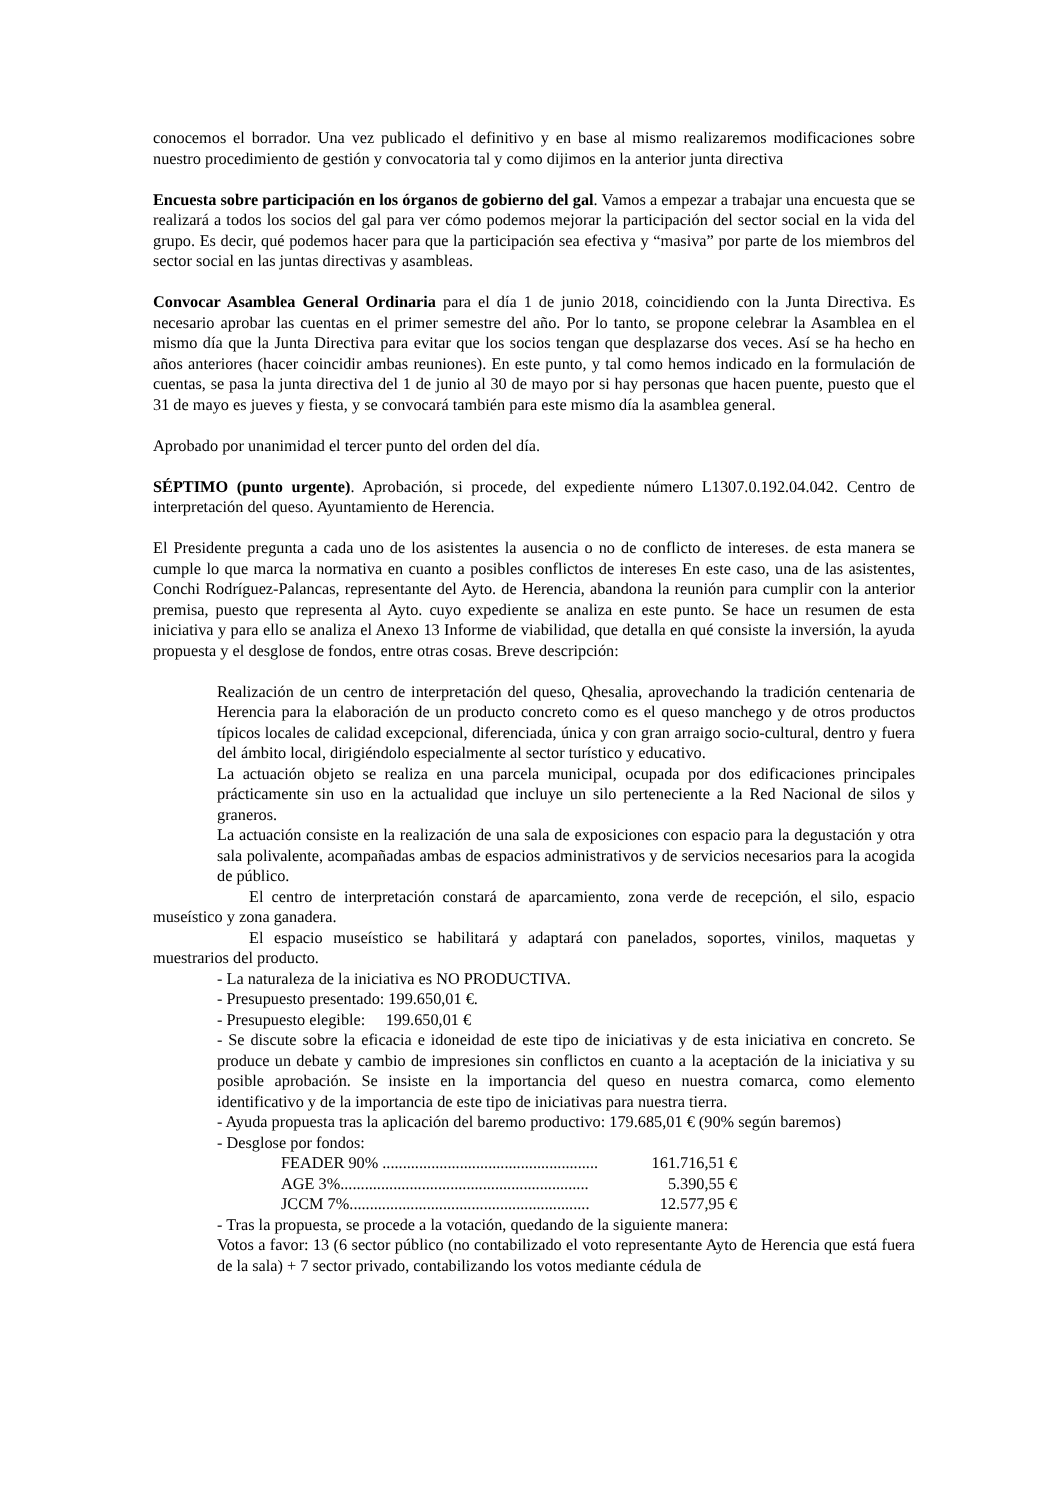conocemos el borrador. Una vez publicado el definitivo y en base al mismo realizaremos modificaciones sobre nuestro procedimiento de gestión y convocatoria tal y como dijimos en la anterior junta directiva
Encuesta sobre participación en los órganos de gobierno del gal. Vamos a empezar a trabajar una encuesta que se realizará a todos los socios del gal para ver cómo podemos mejorar la participación del sector social en la vida del grupo. Es decir, qué podemos hacer para que la participación sea efectiva y “masiva” por parte de los miembros del sector social en las juntas directivas y asambleas.
Convocar Asamblea General Ordinaria para el día 1 de junio 2018, coincidiendo con la Junta Directiva. Es necesario aprobar las cuentas en el primer semestre del año. Por lo tanto, se propone celebrar la Asamblea en el mismo día que la Junta Directiva para evitar que los socios tengan que desplazarse dos veces. Así se ha hecho en años anteriores (hacer coincidir ambas reuniones). En este punto, y tal como hemos indicado en la formulación de cuentas, se pasa la junta directiva del 1 de junio al 30 de mayo por si hay personas que hacen puente, puesto que el 31 de mayo es jueves y fiesta, y se convocará también para este mismo día la asamblea general.
Aprobado por unanimidad el tercer punto del orden del día.
SÉPTIMO (punto urgente). Aprobación, si procede, del expediente número L1307.0.192.04.042. Centro de interpretación del queso. Ayuntamiento de Herencia.
El Presidente pregunta a cada uno de los asistentes la ausencia o no de conflicto de intereses. de esta manera se cumple lo que marca la normativa en cuanto a posibles conflictos de intereses En este caso, una de las asistentes, Conchi Rodríguez-Palancas, representante del Ayto. de Herencia, abandona la reunión para cumplir con la anterior premisa, puesto que representa al Ayto. cuyo expediente se analiza en este punto. Se hace un resumen de esta iniciativa y para ello se analiza el Anexo 13 Informe de viabilidad, que detalla en qué consiste la inversión, la ayuda propuesta y el desglose de fondos, entre otras cosas. Breve descripción:
Realización de un centro de interpretación del queso, Qhesalia, aprovechando la tradición centenaria de Herencia para la elaboración de un producto concreto como es el queso manchego y de otros productos típicos locales de calidad excepcional, diferenciada, única y con gran arraigo socio-cultural, dentro y fuera del ámbito local, dirigiéndolo especialmente al sector turístico y educativo.
La actuación objeto se realiza en una parcela municipal, ocupada por dos edificaciones principales prácticamente sin uso en la actualidad que incluye un silo perteneciente a la Red Nacional de silos y graneros.
La actuación consiste en la realización de una sala de exposiciones con espacio para la degustación y otra sala polivalente, acompañadas ambas de espacios administrativos y de servicios necesarios para la acogida de público.
El centro de interpretación constará de aparcamiento, zona verde de recepción, el silo, espacio museístico y zona ganadera.
El espacio museístico se habilitará y adaptará con panelados, soportes, vinilos, maquetas y muestrarios del producto.
- La naturaleza de la iniciativa es NO PRODUCTIVA.
- Presupuesto presentado: 199.650,01 €.
- Presupuesto elegible: 199.650,01 €
- Se discute sobre la eficacia e idoneidad de este tipo de iniciativas y de esta iniciativa en concreto. Se produce un debate y cambio de impresiones sin conflictos en cuanto a la aceptación de la iniciativa y su posible aprobación. Se insiste en la importancia del queso en nuestra comarca, como elemento identificativo y de la importancia de este tipo de iniciativas para nuestra tierra.
- Ayuda propuesta tras la aplicación del baremo productivo: 179.685,01 € (90% según baremos)
- Desglose por fondos:
FEADER 90% ..................................................... 161.716,51 €
AGE 3%............................................................. 5.390,55 €
JCCM 7%........................................................... 12.577,95 €
- Tras la propuesta, se procede a la votación, quedando de la siguiente manera:
Votos a favor: 13 (6 sector público (no contabilizado el voto representante Ayto de Herencia que está fuera de la sala) + 7 sector privado, contabilizando los votos mediante cédula de